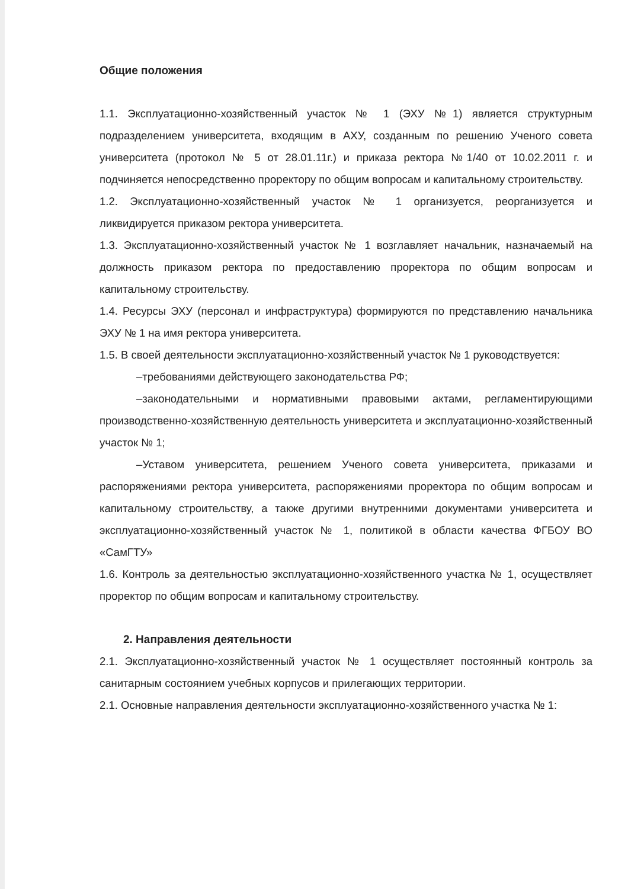Общие положения
1.1. Эксплуатационно-хозяйственный участок № 1 (ЭХУ №1) является структурным подразделением университета, входящим в АХУ, созданным по решению Ученого совета университета (протокол № 5 от 28.01.11г.) и приказа ректора №1/40 от 10.02.2011 г. и подчиняется непосредственно проректору по общим вопросам и капитальному строительству.
1.2. Эксплуатационно-хозяйственный участок № 1 организуется, реорганизуется и ликвидируется приказом ректора университета.
1.3. Эксплуатационно-хозяйственный участок № 1 возглавляет начальник, назначаемый на должность приказом ректора по предоставлению проректора по общим вопросам и капитальному строительству.
1.4. Ресурсы ЭХУ (персонал и инфраструктура) формируются по представлению начальника ЭХУ № 1 на имя ректора университета.
1.5. В своей деятельности эксплуатационно-хозяйственный участок № 1 руководствуется:
–требованиями действующего законодательства РФ;
–законодательными и нормативными правовыми актами, регламентирующими производственно-хозяйственную деятельность университета и эксплуатационно-хозяйственный участок № 1;
–Уставом университета, решением Ученого совета университета, приказами и распоряжениями ректора университета, распоряжениями проректора по общим вопросам и капитальному строительству, а также другими внутренними документами университета и эксплуатационно-хозяйственный участок № 1, политикой в области качества ФГБОУ ВО «СамГТУ»
1.6. Контроль за деятельностью эксплуатационно-хозяйственного участка № 1, осуществляет проректор по общим вопросам и капитальному строительству.
2. Направления деятельности
2.1. Эксплуатационно-хозяйственный участок № 1 осуществляет постоянный контроль за санитарным состоянием учебных корпусов и прилегающих территории.
2.1. Основные направления деятельности эксплуатационно-хозяйственного участка № 1: